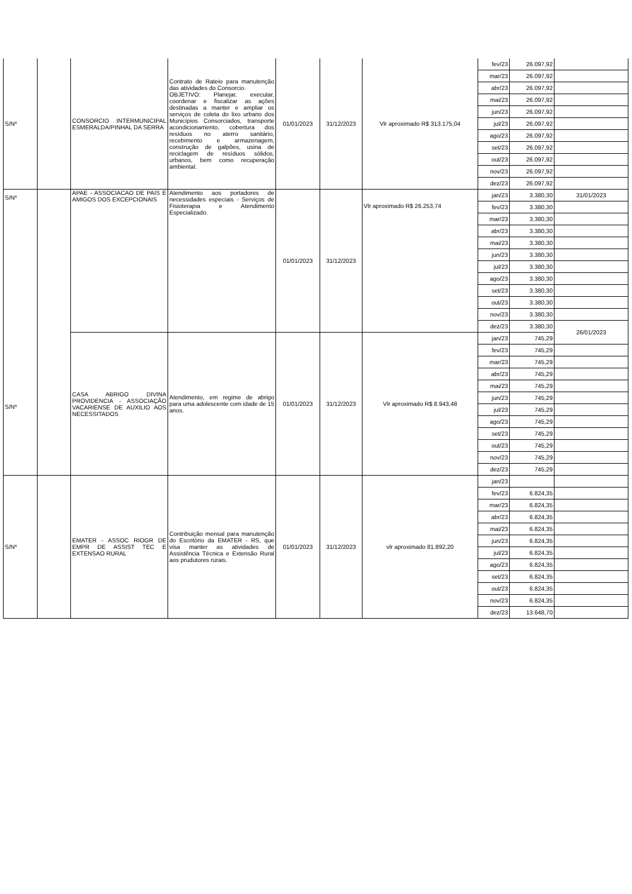| S/Nº | | CONSORCIO INTERMUNICIPAL ESMERALDA/PINHAL DA SERRA | Contrato de Rateio para manutenção das atividades do Consorcio. OBJETIVO: Planejar, executar, coordenar e fiscalizar as ações destinadas a manter e ampliar os serviços de coleta do lixo urbano dos Municípios Consorciados, transporte acondicionamento, cobertura dos resíduos no aterro sanitário, recebimento e armazenagem, construção de galpões, usina de reciclagem de resíduos sólidos, urbanos, bem como recuperação ambiental. | 01/01/2023 | 31/12/2023 | Vlr aproximado R$ 313.175,04 | fev/23 | 26.097,92 | |
| | | | | | | | mar/23 | 26.097,92 | |
| | | | | | | | abr/23 | 26.097,92 | |
| | | | | | | | mai/23 | 26.097,92 | |
| | | | | | | | jun/23 | 26.097,92 | |
| | | | | | | | jul/23 | 26.097,92 | |
| | | | | | | | ago/23 | 26.097,92 | |
| | | | | | | | set/23 | 26.097,92 | |
| | | | | | | | out/23 | 26.097,92 | |
| | | | | | | | nov/23 | 26.097,92 | |
| | | | | | | | dez/23 | 26.097,92 | |
| S/Nº S/Nº | | APAE - ASSOCIACAO DE PAIS E AMIGOS DOS EXCEPCIONAIS | Atendimento aos portadores de necessidades especiais - Serviços de Fisioterapia e Atendimento Especializado. | 01/01/2023 | 31/12/2023 | Vlr aproximado R$ 26.253,74 | jan/23 | 3.380,30 | 31/01/2023 |
| | | | | | | | fev/23 | 3.380,30 | |
| | | | | | | | mar/23 | 3.380,30 | |
| | | | | | | | abr/23 | 3.380,30 | |
| | | | | | | | mai/23 | 3.380,30 | |
| | | | | | | | jun/23 | 3.380,30 | |
| | | | | | | | jul/23 | 3.380,30 | |
| | | | | | | | ago/23 | 3.380,30 | |
| | | | | | | | set/23 | 3.380,30 | |
| | | | | | | | out/23 | 3.380,30 | |
| | | | | | | | nov/23 | 3.380,30 | |
| | | | | | | | dez/23 | 3.380,30 | 26/01/2023 |
| | | CASA ABRIGO DIVINA PROVIDENCIA - ASSOCIAÇÃO VACARIENSE DE AUXILIO AOS NECESSITADOS | Atendimento, em regime de abrigo para uma adolescente com idade de 15 anos. | 01/01/2023 | 31/12/2023 | Vlr aproximado R$ 8.943,48 | jan/23 | 745,29 | |
| | | | | | | | fev/23 | 745,29 | |
| | | | | | | | mar/23 | 745,29 | |
| | | | | | | | abr/23 | 745,29 | |
| | | | | | | | mai/23 | 745,29 | |
| | | | | | | | jun/23 | 745,29 | |
| | | | | | | | jul/23 | 745,29 | |
| | | | | | | | ago/23 | 745,29 | |
| | | | | | | | set/23 | 745,29 | |
| | | | | | | | out/23 | 745,29 | |
| | | | | | | | nov/23 | 745,29 | |
| | | | | | | | dez/23 | 745,29 | |
| S/Nº | | EMATER - ASSOC RIOGR DE EMPR DE ASSIST TEC E EXTENSAO RURAL | Contribuição mensal para manutenção do Escritório da EMATER - RS, que visa manter as atividades de Assistência Técnica e Extensão Rural aos prudutores rurais. | 01/01/2023 | 31/12/2023 | vlr aproximado 81.892,20 | jan/23 | | |
| | | | | | | | fev/23 | 6.824,35 | |
| | | | | | | | mar/23 | 6.824,35 | |
| | | | | | | | abr/23 | 6.824,35 | |
| | | | | | | | mai/23 | 6.824,35 | |
| | | | | | | | jun/23 | 6.824,35 | |
| | | | | | | | jul/23 | 6.824,35 | |
| | | | | | | | ago/23 | 6.824,35 | |
| | | | | | | | set/23 | 6.824,35 | |
| | | | | | | | out/23 | 6.824,35 | |
| | | | | | | | nov/23 | 6.824,35 | |
| | | | | | | | dez/23 | 13.648,70 | |